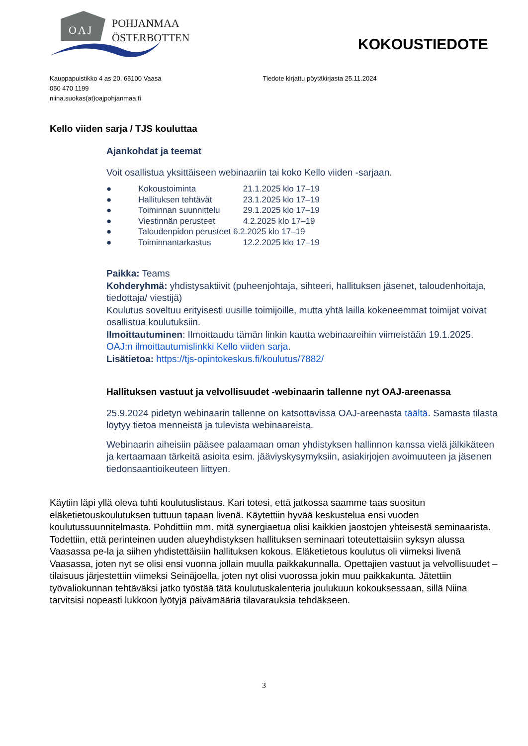OAJ
POHJANMAA
ÖSTERBOTTEN
KOKOUSTIEDOTE
Kauppapuistikko 4 as 20, 65100 Vaasa
050 470 1199
niina.suokas(at)oajpohjanmaa.fi
Tiedote kirjattu pöytäkirjasta 25.11.2024
Kello viiden sarja / TJS kouluttaa
Ajankohdat ja teemat
Voit osallistua yksittäiseen webinaariin tai koko Kello viiden -sarjaan.
● Kokoustoiminta 21.1.2025 klo 17–19
● Hallituksen tehtävät 23.1.2025 klo 17–19
● Toiminnan suunnittelu 29.1.2025 klo 17–19
● Viestinnän perusteet 4.2.2025 klo 17–19
● Taloudenpidon perusteet 6.2.2025 klo 17–19
● Toiminnantarkastus 12.2.2025 klo 17–19
Paikka: Teams
Kohderyhmä: yhdistysaktiivit (puheenjohtaja, sihteeri, hallituksen jäsenet, taloudenhoitaja, tiedottaja/ viestijä)
Koulutus soveltuu erityisesti uusille toimijoille, mutta yhtä lailla kokeneemmat toimijat voivat osallistua koulutuksiin.
Ilmoittautuminen: Ilmoittaudu tämän linkin kautta webinaareihin viimeistään 19.1.2025. OAJ:n ilmoittautumislinkki Kello viiden sarja.
Lisätietoa: https://tjs-opintokeskus.fi/koulutus/7882/
Hallituksen vastuut ja velvollisuudet -webinaarin tallenne nyt OAJ-areenassa
25.9.2024 pidetyn webinaarin tallenne on katsottavissa OAJ-areenasta täältä. Samasta tilasta löytyy tietoa menneistä ja tulevista webinaareista.
Webinaarin aiheisiin pääsee palaamaan oman yhdistyksen hallinnon kanssa vielä jälkikäteen ja kertaamaan tärkeitä asioita esim. jääviyskysymyksiin, asiakirjojen avoimuuteen ja jäsenen tiedonsaantioikeuteen liittyen.
Käytiin läpi yllä oleva tuhti koulutuslistaus. Kari totesi, että jatkossa saamme taas suositun eläketietouskoulutuksen tuttuun tapaan livenä. Käytettiin hyvää keskustelua ensi vuoden koulutussuunnitelmasta. Pohdittiin mm. mitä synergiaetua olisi kaikkien jaostojen yhteisestä seminaarista. Todettiin, että perinteinen uuden alueyhdistyksen hallituksen seminaari toteutettaisiin syksyn alussa Vaasassa pe-la ja siihen yhdistettäisiin hallituksen kokous. Eläketietous koulutus oli viimeksi livenä Vaasassa, joten nyt se olisi ensi vuonna jollain muulla paikkakunnalla. Opettajien vastuut ja velvollisuudet –tilaisuus järjestettiin viimeksi Seinäjoella, joten nyt olisi vuorossa jokin muu paikkakunta. Jätettiin työvaliokunnan tehtäväksi jatko työstää tätä koulutuskalenteria joulukuun kokouksessaan, sillä Niina tarvitsisi nopeasti lukkoon lyötyjä päivämääriä tilavarauksia tehdäkseen.
3